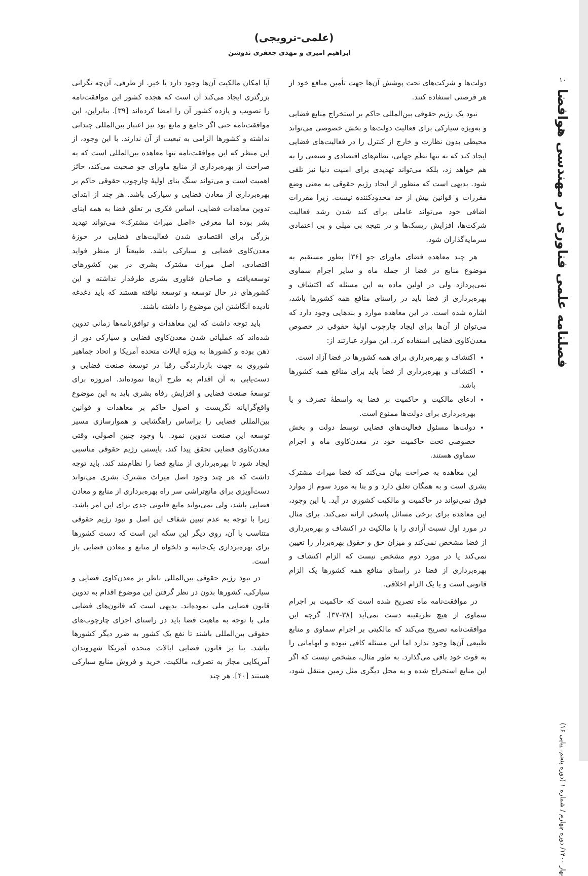۱۰
فصلنامه علمی فناوری در مهندسی هوافضا
بهار ۱۴۰۰/ دوره چهارم / شماره ۱ (دوره پنجم، پیاپی ۱۶)
(علمی-ترویجی)
ابراهیم امیری و مهدی جعفری ندوشن
دولت‌ها و شرکت‌های تحت پوشش آن‌ها جهت تأمین منافع خود از هر فرصتی استفاده کنند.
نبود یک رژیم حقوقی بین‌المللی حاکم بر استخراج منابع فضایی و به‌ویژه سیارکی برای فعالیت دولت‌ها و بخش خصوصی می‌تواند محیطی بدون نظارت و خارج از کنترل را در فعالیت‌های فضایی ایجاد کند که نه تنها نظم جهانی، نظام‌های اقتصادی و صنعتی را به هم خواهد زد، بلکه می‌تواند تهدیدی برای امنیت دنیا نیز تلقی شود. بدیهی است که منظور از ایجاد رژیم حقوقی به معنی وضع مقررات و قوانین بیش از حد محدودکننده نیست. زیرا مقررات اضافی خود می‌تواند عاملی برای کند شدن رشد فعالیت شرکت‌ها، افزایش ریسک‌ها و در نتیجه بی میلی و بی اعتمادی سرمایه‌گذاران شود.
هر چند معاهده فضای ماورای جو [۳۶] بطور مستقیم به موضوع منابع در فضا از جمله ماه و سایر اجرام سماوی نمی‌پردازد ولی در اولین ماده به این مسئله که اکتشاف و بهره‌برداری از فضا باید در راستای منافع همه کشورها باشد، اشاره شده است. در این معاهده موارد و بندهایی وجود دارد که می‌توان از آن‌ها برای ایجاد چارچوب اولیهٔ حقوقی در خصوص معدن‌کاوی فضایی استفاده کرد. این موارد عبارتند از:
اکتشاف و بهره‌برداری برای همه کشورها در فضا آزاد است.
اکتشاف و بهره‌برداری از فضا باید برای منافع همه کشورها باشد.
ادعای مالکیت و حاکمیت بر فضا به واسطهٔ تصرف و یا بهره‌برداری برای دولت‌ها ممنوع است.
دولت‌ها مسئول فعالیت‌های فضایی توسط دولت و بخش خصوصی تحت حاکمیت خود در معدن‌کاوی ماه و اجرام سماوی هستند.
این معاهده به صراحت بیان می‌کند که فضا میراث مشترک بشری است و به همگان تعلق دارد و و بنا به مورد سوم از موارد فوق نمی‌تواند در حاکمیت و مالکیت کشوری در آید. با این وجود، این معاهده برای برخی مسائل پاسخی ارائه نمی‌کند. برای مثال در مورد اول نسبت آزادی را با مالکیت در اکتشاف و بهره‌برداری از فضا مشخص نمی‌کند و میزان حق و حقوق بهره‌بردار را تعیین نمی‌کند یا در مورد دوم مشخص نیست که الزام اکتشاف و بهره‌برداری از فضا در راستای منافع همه کشورها یک الزام قانونی است و یا یک الزام اخلاقی.
در موافقت‌نامه ماه تصریح شده است که حاکمیت بر اجرام سماوی از هیچ طریقیبه دست نمی‌آید [۳۸-۳۷]. گرچه این موافقت‌نامه تصریح می‌کند که مالکیتی بر اجرام سماوی و منابع طبیعی آن‌ها وجود ندارد اما این مسئله کافی نبوده و ابهاماتی را به قوت خود باقی می‌گذارد. به طور مثال، مشخص نیست که اگر این منابع استخراج شده و به محل دیگری مثل زمین منتقل شود، آیا امکان مالکیت آن‌ها وجود دارد یا خیر. از طرفی، آن‌چه نگرانی بزرگتری ایجاد می‌کند آن است که هجده کشور این موافقت‌نامه را تصویب و یازده کشور آن را امضا کرده‌اند [۳۹]. بنابراین، این موافقت‌نامه حتی اگر جامع و مانع بود نیز اعتبار بین‌المللی چندانی نداشته و کشورها الزامی به تبعیت از آن ندارند. با این وجود، از این منظر که این موافقت‌نامه تنها معاهده بین‌المللی است که به صراحت از بهره‌برداری از منابع ماورای جو صحبت می‌کند، حائز اهمیت است و می‌تواند سنگ بنای اولیهٔ چارچوب حقوقی حاکم بر بهره‌برداری از معادن فضایی و سیارکی باشد. هر چند از ابتدای تدوین معاهدات فضایی، اساس فکری بر تعلق فضا به همه ابنای بشر بوده اما معرفی «اصل میراث مشترک» می‌تواند تهدید بزرگی برای اقتصادی شدن فعالیت‌های فضایی در حوزهٔ معدن‌کاوی فضایی و سیارکی باشد. طبیعتاً از منظر فواید اقتصادی، اصل میراث مشترک بشری در بین کشورهای توسعه‌یافته و صاحبان فناوری بشری طرفدار نداشته و این کشورهای در حال توسعه و توسعه نیافته هستند که باید دغدغه نادیده انگاشتن این موضوع را داشته باشند.
باید توجه داشت که این معاهدات و توافق‌نامه‌ها زمانی تدوین شده‌اند که عملیاتی شدن معدن‌کاوی فضایی و سیارکی دور از ذهن بوده و کشورها به ویژه ایالات متحده آمریکا و اتحاد جماهیر شوروی به جهت بازدارندگی رقبا در توسعهٔ صنعت فضایی و دست‌یابی به آن اقدام به طرح آن‌ها نموده‌اند. امروزه برای توسعهٔ صنعت فضایی و افزایش رفاه بشری باید به این موضوع واقع‌گرایانه نگریست و اصول حاکم بر معاهدات و قوانین بین‌المللی فضایی را براساس راهگشایی و هموارسازی مسیر توسعه این صنعت تدوین نمود. با وجود چنین اصولی، وقتی معدن‌کاوی فضایی تحقق پیدا کند، بایستی رژیم حقوقی مناسبی ایجاد شود تا بهره‌برداری از منابع فضا را نظام‌مند کند. باید توجه داشت که هر چند وجود اصل میراث مشترک بشری می‌تواند دست‌آویزی برای مانع‌تراشی سر راه بهره‌برداری از منابع و معادن فضایی باشد، ولی نمی‌تواند مانع قانونی جدی برای این امر باشد. زیرا با توجه به عدم تبیین شفاف این اصل و نبود رژیم حقوقی متناسب با آن، روی دیگر این سکه این است که دست کشورها برای بهره‌برداری یک‌جانبه و دلخواه از منابع و معادن فضایی باز است.
در نبود رژیم حقوقی بین‌المللی ناظر بر معدن‌کاوی فضایی و سیارکی، کشورها بدون در نظر گرفتن این موضوع اقدام به تدوین قانون فضایی ملی نموده‌اند. بدیهی است که قانون‌های فضایی ملی با توجه به ماهیت فضا باید در راستای اجرای چارچوب‌های حقوقی بین‌المللی باشند تا نفع یک کشور به ضرر دیگر کشورها نباشد. بنا بر قانون فضایی ایالات متحده آمریکا شهروندان آمریکایی مجاز به تصرف، مالکیت، خرید و فروش منابع سیارکی هستند [۴۰]. هر چند